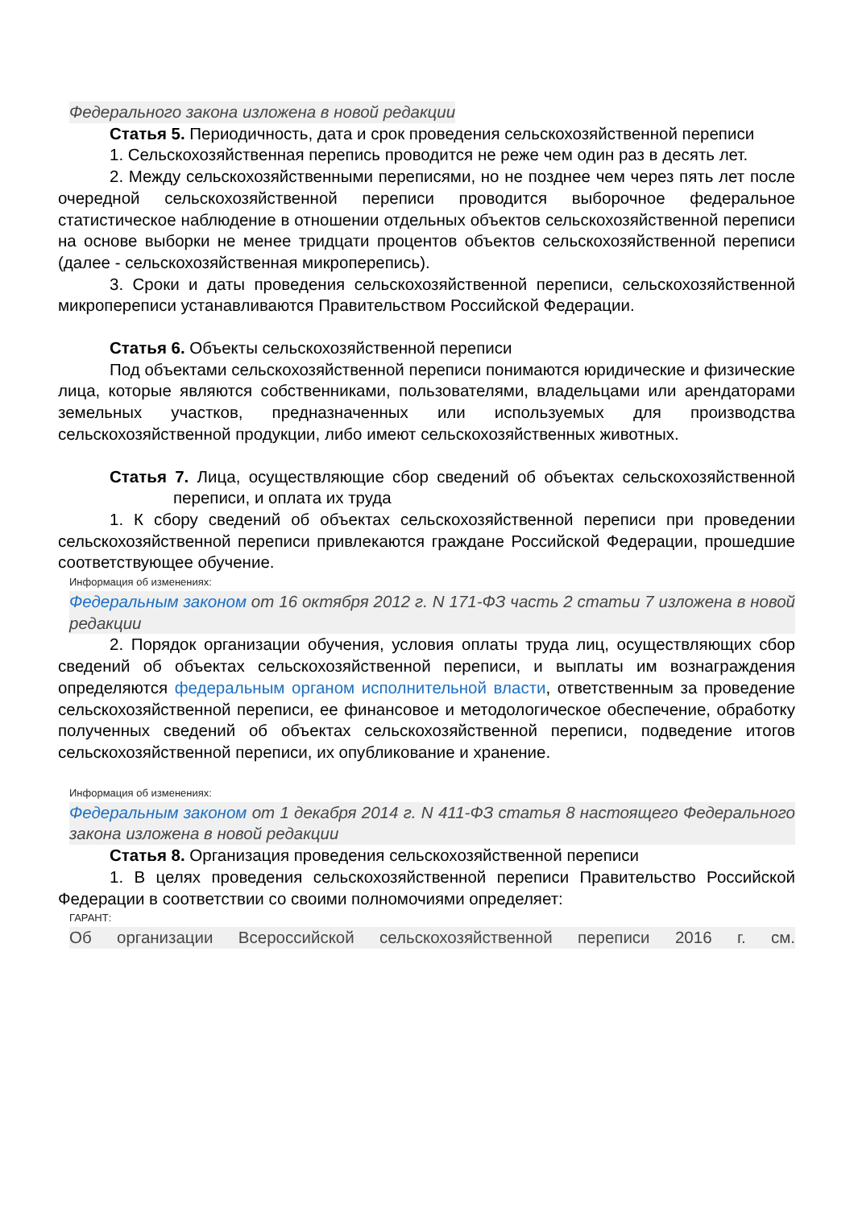Федерального закона изложена в новой редакции
Статья 5. Периодичность, дата и срок проведения сельскохозяйственной переписи
1. Сельскохозяйственная перепись проводится не реже чем один раз в десять лет.
2. Между сельскохозяйственными переписями, но не позднее чем через пять лет после очередной сельскохозяйственной переписи проводится выборочное федеральное статистическое наблюдение в отношении отдельных объектов сельскохозяйственной переписи на основе выборки не менее тридцати процентов объектов сельскохозяйственной переписи (далее - сельскохозяйственная микроперепись).
3. Сроки и даты проведения сельскохозяйственной переписи, сельскохозяйственной микропереписи устанавливаются Правительством Российской Федерации.
Статья 6. Объекты сельскохозяйственной переписи
Под объектами сельскохозяйственной переписи понимаются юридические и физические лица, которые являются собственниками, пользователями, владельцами или арендаторами земельных участков, предназначенных или используемых для производства сельскохозяйственной продукции, либо имеют сельскохозяйственных животных.
Статья 7. Лица, осуществляющие сбор сведений об объектах сельскохозяйственной переписи, и оплата их труда
1. К сбору сведений об объектах сельскохозяйственной переписи при проведении сельскохозяйственной переписи привлекаются граждане Российской Федерации, прошедшие соответствующее обучение.
Информация об изменениях:
Федеральным законом от 16 октября 2012 г. N 171-ФЗ часть 2 статьи 7 изложена в новой редакции
2. Порядок организации обучения, условия оплаты труда лиц, осуществляющих сбор сведений об объектах сельскохозяйственной переписи, и выплаты им вознаграждения определяются федеральным органом исполнительной власти, ответственным за проведение сельскохозяйственной переписи, ее финансовое и методологическое обеспечение, обработку полученных сведений об объектах сельскохозяйственной переписи, подведение итогов сельскохозяйственной переписи, их опубликование и хранение.
Информация об изменениях:
Федеральным законом от 1 декабря 2014 г. N 411-ФЗ статья 8 настоящего Федерального закона изложена в новой редакции
Статья 8. Организация проведения сельскохозяйственной переписи
1. В целях проведения сельскохозяйственной переписи Правительство Российской Федерации в соответствии со своими полномочиями определяет:
ГАРАНТ:
Об организации Всероссийской сельскохозяйственной переписи 2016 г. см.